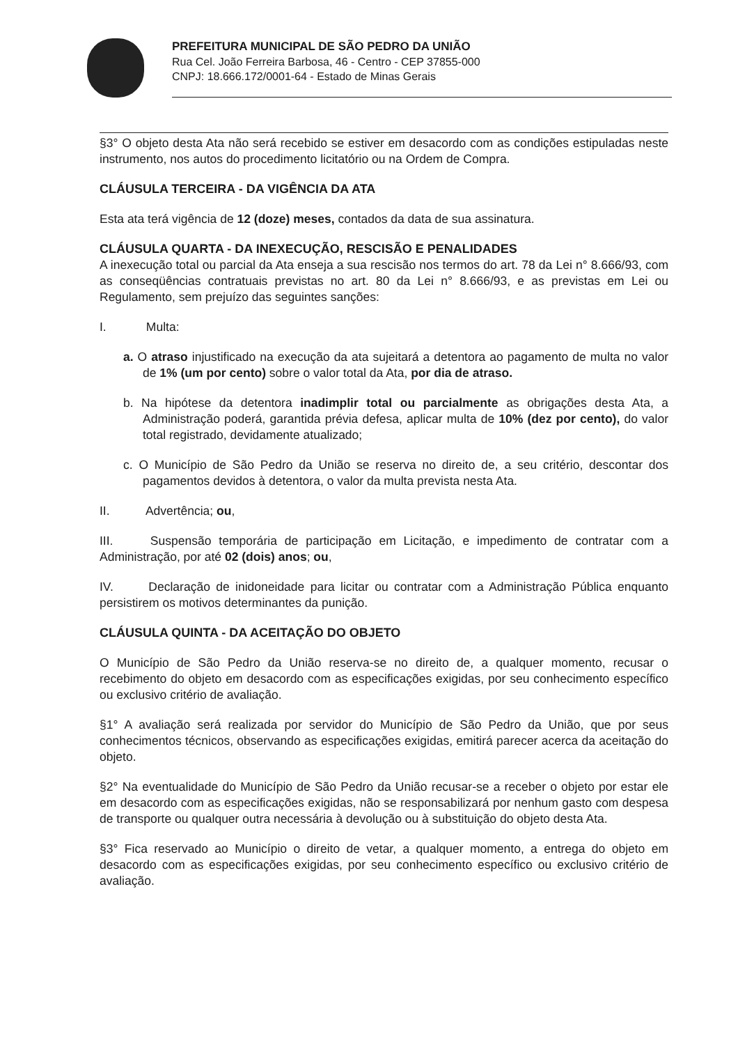PREFEITURA MUNICIPAL DE SÃO PEDRO DA UNIÃO
Rua Cel. João Ferreira Barbosa, 46 - Centro - CEP 37855-000
CNPJ: 18.666.172/0001-64 - Estado de Minas Gerais
§3° O objeto desta Ata não será recebido se estiver em desacordo com as condições estipuladas neste instrumento, nos autos do procedimento licitatório ou na Ordem de Compra.
CLÁUSULA TERCEIRA - DA VIGÊNCIA DA ATA
Esta ata terá vigência de 12 (doze) meses, contados da data de sua assinatura.
CLÁUSULA QUARTA - DA INEXECUÇÃO, RESCISÃO E PENALIDADES
A inexecução total ou parcial da Ata enseja a sua rescisão nos termos do art. 78 da Lei n° 8.666/93, com as conseqüências contratuais previstas no art. 80 da Lei n° 8.666/93, e as previstas em Lei ou Regulamento, sem prejuízo das seguintes sanções:
I. Multa:
a. O atraso injustificado na execução da ata sujeitará a detentora ao pagamento de multa no valor de 1% (um por cento) sobre o valor total da Ata, por dia de atraso.
b. Na hipótese da detentora inadimplir total ou parcialmente as obrigações desta Ata, a Administração poderá, garantida prévia defesa, aplicar multa de 10% (dez por cento), do valor total registrado, devidamente atualizado;
c. O Município de São Pedro da União se reserva no direito de, a seu critério, descontar dos pagamentos devidos à detentora, o valor da multa prevista nesta Ata.
II. Advertência; ou,
III. Suspensão temporária de participação em Licitação, e impedimento de contratar com a Administração, por até 02 (dois) anos; ou,
IV. Declaração de inidoneidade para licitar ou contratar com a Administração Pública enquanto persistirem os motivos determinantes da punição.
CLÁUSULA QUINTA - DA ACEITAÇÃO DO OBJETO
O Município de São Pedro da União reserva-se no direito de, a qualquer momento, recusar o recebimento do objeto em desacordo com as especificações exigidas, por seu conhecimento específico ou exclusivo critério de avaliação.
§1° A avaliação será realizada por servidor do Município de São Pedro da União, que por seus conhecimentos técnicos, observando as especificações exigidas, emitirá parecer acerca da aceitação do objeto.
§2° Na eventualidade do Município de São Pedro da União recusar-se a receber o objeto por estar ele em desacordo com as especificações exigidas, não se responsabilizará por nenhum gasto com despesa de transporte ou qualquer outra necessária à devolução ou à substituição do objeto desta Ata.
§3° Fica reservado ao Município o direito de vetar, a qualquer momento, a entrega do objeto em desacordo com as especificações exigidas, por seu conhecimento específico ou exclusivo critério de avaliação.